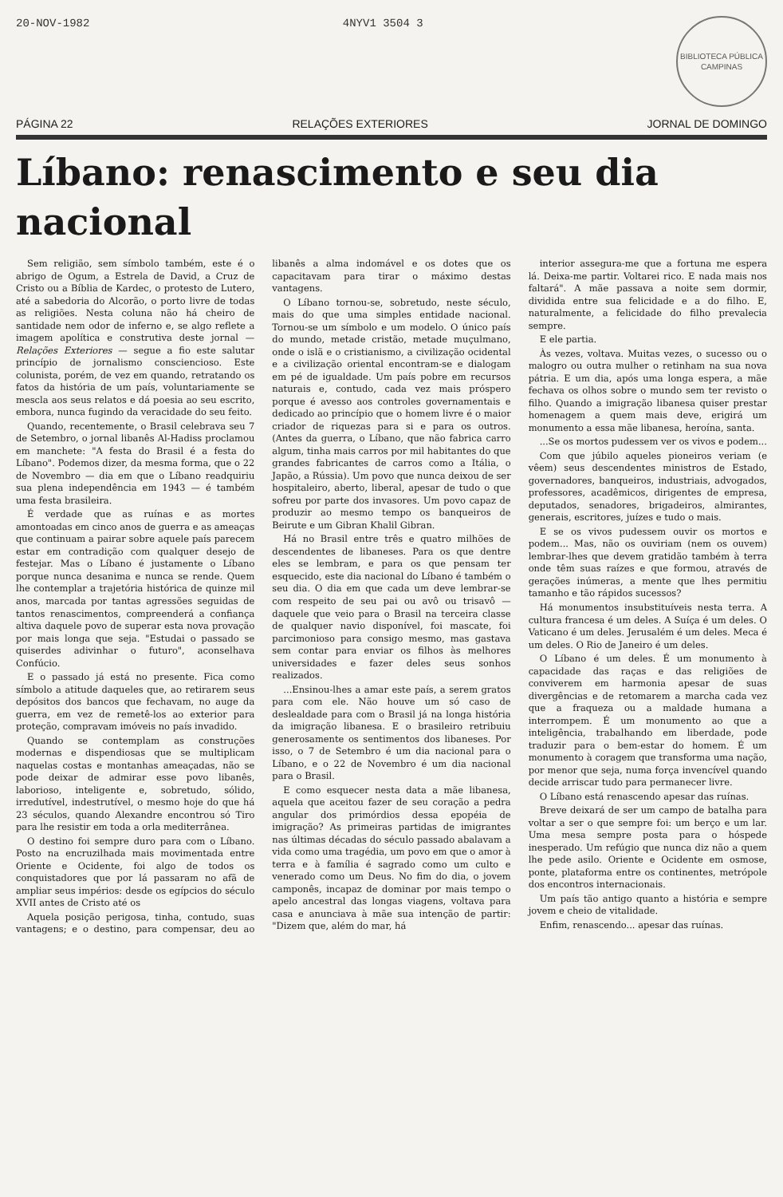20-NOV-1982 4NYV1 3504 3
BIBLIOTECA PÚBLICA
CAMPINAS
PÁGINA 22 RELAÇÕES EXTERIORES JORNAL DE DOMINGO
Líbano: renascimento e seu dia nacional
Sem religião, sem símbolo também, este é o abrigo de Ogum, a Estrela de David, a Cruz de Cristo ou a Bíblia de Kardec, o protesto de Lutero, até a sabedoria do Alcorão, o porto livre de todas as religiões. Nesta coluna não há cheiro de santidade nem odor de inferno e, se algo reflete a imagem apolítica e construtiva deste jornal — Relações Exteriores — segue a fio este salutar princípio de jornalismo consciencioso. Este colunista, porém, de vez em quando, retratando os fatos da história de um país, voluntariamente se mescla aos seus relatos e dá poesia ao seu escrito, embora, nunca fugindo da veracidade do seu feito.
Quando, recentemente, o Brasil celebrava seu 7 de Setembro, o jornal libanês Al-Hadiss proclamou em manchete: "A festa do Brasil é a festa do Líbano". Podemos dizer, da mesma forma, que o 22 de Novembro — dia em que o Líbano readquiriu sua plena independência em 1943 — é também uma festa brasileira.
É verdade que as ruínas e as mortes amontoadas em cinco anos de guerra e as ameaças que continuam a pairar sobre aquele país parecem estar em contradição com qualquer desejo de festejar. Mas o Líbano é justamente o Líbano porque nunca desanima e nunca se rende. Quem lhe contemplar a trajetória histórica de quinze mil anos, marcada por tantas agressões seguidas de tantos renascimentos, compreenderá a confiança altiva daquele povo de superar esta nova provação por mais longa que seja. "Estudai o passado se quiserdes adivinhar o futuro", aconselhava Confúcio.
E o passado já está no presente. Fica como símbolo a atitude daqueles que, ao retirarem seus depósitos dos bancos que fechavam, no auge da guerra, em vez de remetê-los ao exterior para proteção, compravam imóveis no país invadido.
Quando se contemplam as construções modernas e dispendiosas que se multiplicam naquelas costas e montanhas ameaçadas, não se pode deixar de admirar esse povo libanês, laborioso, inteligente e, sobretudo, sólido, irredutível, indestrutível, o mesmo hoje do que há 23 séculos, quando Alexandre encontrou só Tiro para lhe resistir em toda a orla mediterrânea.
O destino foi sempre duro para com o Líbano. Posto na encruzilhada mais movimentada entre Oriente e Ocidente, foi algo de todos os conquistadores que por lá passaram no afã de ampliar seus impérios: desde os egípcios do século XVII antes de Cristo até os
Aquela posição perigosa, tinha, contudo, suas vantagens; e o destino, para compensar, deu ao libanês a alma indomável e os dotes que os capacitavam para tirar o máximo destas vantagens.
O Líbano tornou-se, sobretudo, neste século, mais do que uma simples entidade nacional. Tornou-se um símbolo e um modelo. O único país do mundo, metade cristão, metade muçulmano, onde o islã e o cristianismo, a civilização ocidental e a civilização oriental encontram-se e dialogam em pé de igualdade. Um país pobre em recursos naturais e, contudo, cada vez mais próspero porque é avesso aos controles governamentais e dedicado ao princípio que o homem livre é o maior criador de riquezas para si e para os outros. (Antes da guerra, o Líbano, que não fabrica carro algum, tinha mais carros por mil habitantes do que grandes fabricantes de carros como a Itália, o Japão, a Rússia). Um povo que nunca deixou de ser hospitaleiro, aberto, liberal, apesar de tudo o que sofreu por parte dos invasores. Um povo capaz de produzir ao mesmo tempo os banqueiros de Beirute e um Gibran Khalil Gibran.
Há no Brasil entre três e quatro milhões de descendentes de libaneses. Para os que dentre eles se lembram, e para os que pensam ter esquecido, este dia nacional do Líbano é também o seu dia. O dia em que cada um deve lembrar-se com respeito de seu pai ou avô ou trisavô — daquele que veio para o Brasil na terceira classe de qualquer navio disponível, foi mascate, foi parcimonioso para consigo mesmo, mas gastava sem contar para enviar os filhos às melhores universidades e fazer deles seus sonhos realizados.
...Ensinou-lhes a amar este país, a serem gratos para com ele. Não houve um só caso de deslealdade para com o Brasil já na longa história da imigração libanesa. E o brasileiro retribuiu generosamente os sentimentos dos libaneses. Por isso, o 7 de Setembro é um dia nacional para o Líbano, e o 22 de Novembro é um dia nacional para o Brasil.
E como esquecer nesta data a mãe libanesa, aquela que aceitou fazer de seu coração a pedra angular dos primórdios dessa epopéia de imigração? As primeiras partidas de imigrantes nas últimas décadas do século passado abalavam a vida como uma tragédia, um povo em que o amor à terra e à família é sagrado como um culto e venerado como um Deus. No fim do dia, o jovem camponês, incapaz de dominar por mais tempo o apelo ancestral das longas viagens, voltava para casa e anunciava à mãe sua intenção de partir: "Dizem que, além do mar, há
interior assegura-me que a fortuna me espera lá. Deixa-me partir. Voltarei rico. E nada mais nos faltará". A mãe passava a noite sem dormir, dividida entre sua felicidade e a do filho. E, naturalmente, a felicidade do filho prevalecia sempre.
E ele partia.
Às vezes, voltava. Muitas vezes, o sucesso ou o malogro ou outra mulher o retinham na sua nova pátria. E um dia, após uma longa espera, a mãe fechava os olhos sobre o mundo sem ter revisto o filho. Quando a imigração libanesa quiser prestar homenagem a quem mais deve, erigirá um monumento a essa mãe libanesa, heroína, santa.
...Se os mortos pudessem ver os vivos e podem...
Com que júbilo aqueles pioneiros veriam (e vêem) seus descendentes ministros de Estado, governadores, banqueiros, industriais, advogados, professores, acadêmicos, dirigentes de empresa, deputados, senadores, brigadeiros, almirantes, generais, escritores, juízes e tudo o mais.
E se os vivos pudessem ouvir os mortos e podem... Mas, não os ouviriam (nem os ouvem) lembrar-lhes que devem gratidão também à terra onde têm suas raízes e que formou, através de gerações inúmeras, a mente que lhes permitiu tamanho e tão rápidos sucessos?
Há monumentos insubstituíveis nesta terra. A cultura francesa é um deles. A Suíça é um deles. O Vaticano é um deles. Jerusalém é um deles. Meca é um deles. O Rio de Janeiro é um deles.
O Líbano é um deles. É um monumento à capacidade das raças e das religiões de conviverem em harmonia apesar de suas divergências e de retomarem a marcha cada vez que a fraqueza ou a maldade humana a interrompem. É um monumento ao que a inteligência, trabalhando em liberdade, pode traduzir para o bem-estar do homem. É um monumento à coragem que transforma uma nação, por menor que seja, numa força invencível quando decide arriscar tudo para permanecer livre.
O Líbano está renascendo apesar das ruínas.
Breve deixará de ser um campo de batalha para voltar a ser o que sempre foi: um berço e um lar. Uma mesa sempre posta para o hóspede inesperado. Um refúgio que nunca diz não a quem lhe pede asilo. Oriente e Ocidente em osmose, ponte, plataforma entre os continentes, metrópole dos encontros internacionais.
Um país tão antigo quanto a história e sempre jovem e cheio de vitalidade.
Enfim, renascendo... apesar das ruínas.